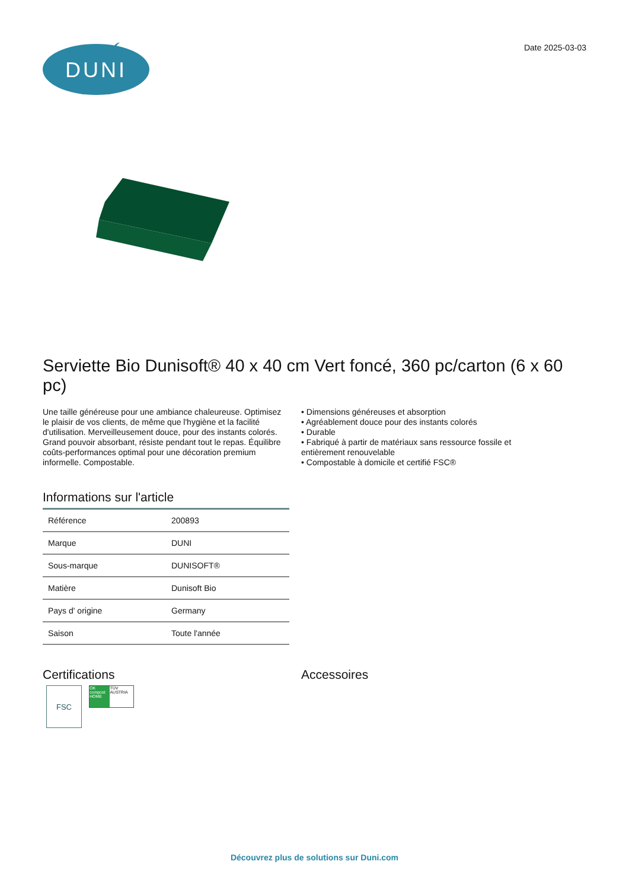DUNI
Date 2025-03-03
Serviette Bio Dunisoft® 40 x 40 cm Vert foncé, 360 pc/carton (6 x 60 pc)
Une taille généreuse pour une ambiance chaleureuse. Optimisez le plaisir de vos clients, de même que l'hygiène et la facilité d'utilisation. Merveilleusement douce, pour des instants colorés. Grand pouvoir absorbant, résiste pendant tout le repas. Équilibre coûts-performances optimal pour une décoration premium informelle. Compostable.
• Dimensions généreuses et absorption
• Agréablement douce pour des instants colorés
• Durable
• Fabriqué à partir de matériaux sans ressource fossile et entièrement renouvelable
• Compostable à domicile et certifié FSC®
Informations sur l'article
| Référence | 200893 |
| Marque | DUNI |
| Sous-marque | DUNISOFT® |
| Matière | Dunisoft Bio |
| Pays d' origine | Germany |
| Saison | Toute l'année |
Certifications
FSC
OK compost HOME
TÜV AUSTRIA
Accessoires
Découvrez plus de solutions sur Duni.com